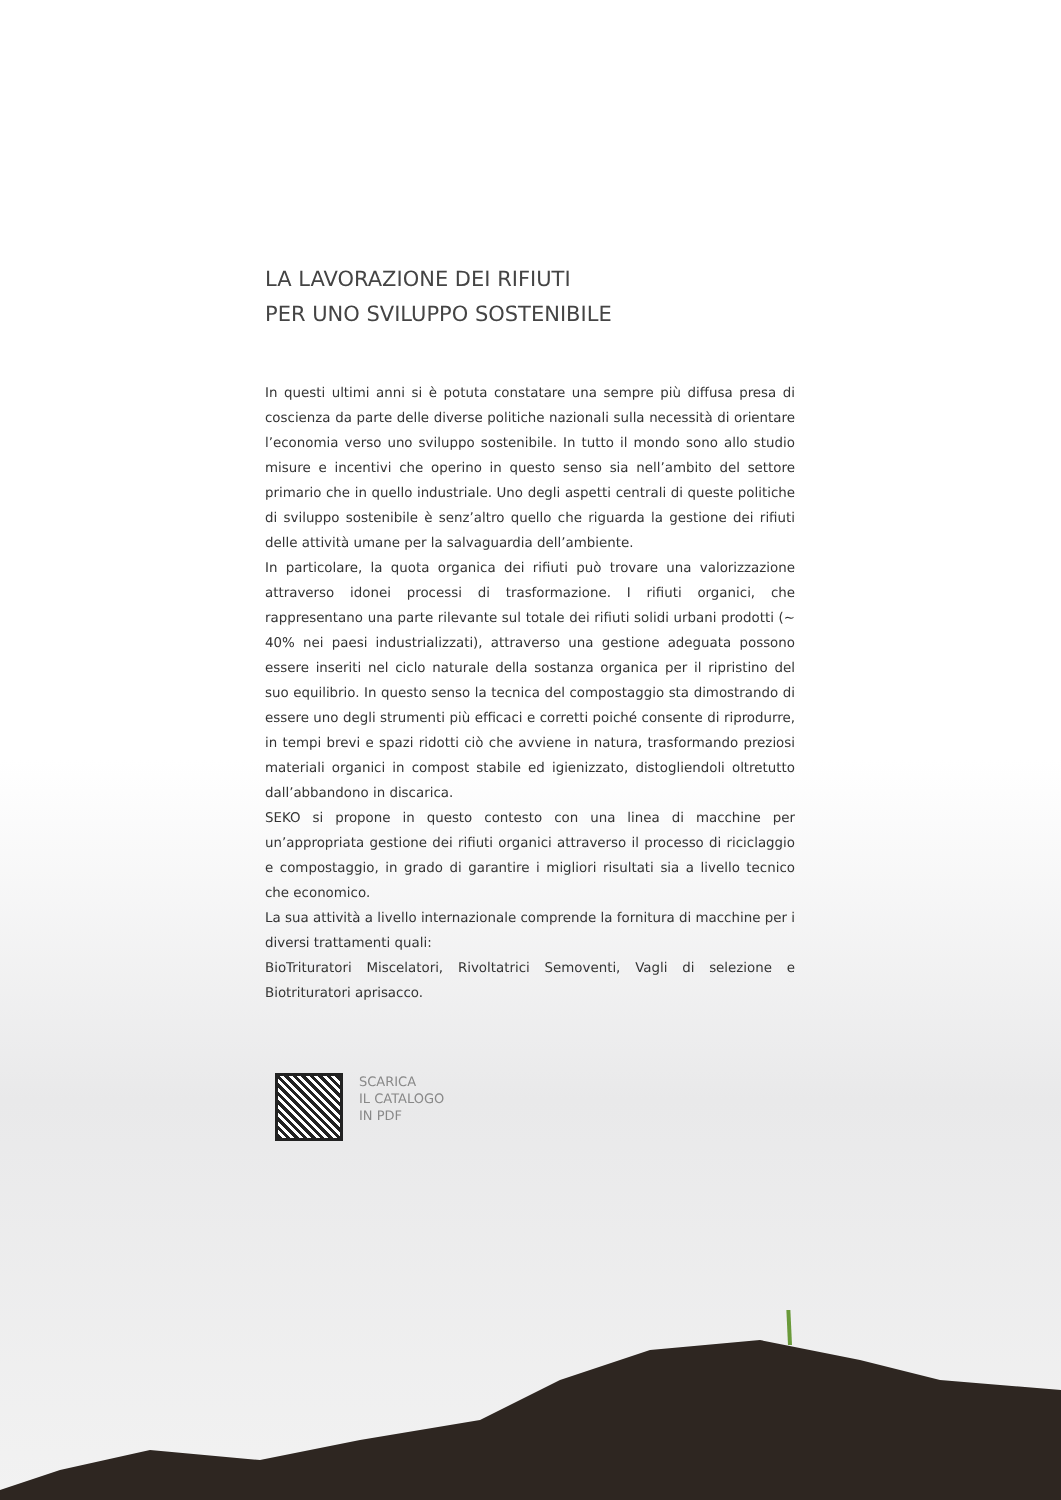LA LAVORAZIONE DEI RIFIUTI
PER UNO SVILUPPO SOSTENIBILE
In questi ultimi anni si è potuta constatare una sempre più diffusa presa di coscienza da parte delle diverse politiche nazionali sulla necessità di orientare l’economia verso uno sviluppo sostenibile. In tutto il mondo sono allo studio misure e incentivi che operino in questo senso sia nell’ambito del settore primario che in quello industriale. Uno degli aspetti centrali di queste politiche di sviluppo sostenibile è senz’altro quello che riguarda la gestione dei rifiuti delle attività umane per la salvaguardia dell’ambiente.
In particolare, la quota organica dei rifiuti può trovare una valorizzazione attraverso idonei processi di trasformazione. I rifiuti organici, che rappresentano una parte rilevante sul totale dei rifiuti solidi urbani prodotti (~ 40% nei paesi industrializzati), attraverso una gestione adeguata possono essere inseriti nel ciclo naturale della sostanza organica per il ripristino del suo equilibrio. In questo senso la tecnica del compostaggio sta dimostrando di essere uno degli strumenti più efficaci e corretti poiché consente di riprodurre, in tempi brevi e spazi ridotti ciò che avviene in natura, trasformando preziosi materiali organici in compost stabile ed igienizzato, distogliendoli oltretutto dall’abbandono in discarica.
SEKO si propone in questo contesto con una linea di macchine per un’appropriata gestione dei rifiuti organici attraverso il processo di riciclaggio e compostaggio, in grado di garantire i migliori risultati sia a livello tecnico che economico.
La sua attività a livello internazionale comprende la fornitura di macchine per i diversi trattamenti quali:
BioTrituratori Miscelatori, Rivoltatrici Semoventi, Vagli di selezione e Biotrituratori aprisacco.
SCARICA
IL CATALOGO
IN PDF